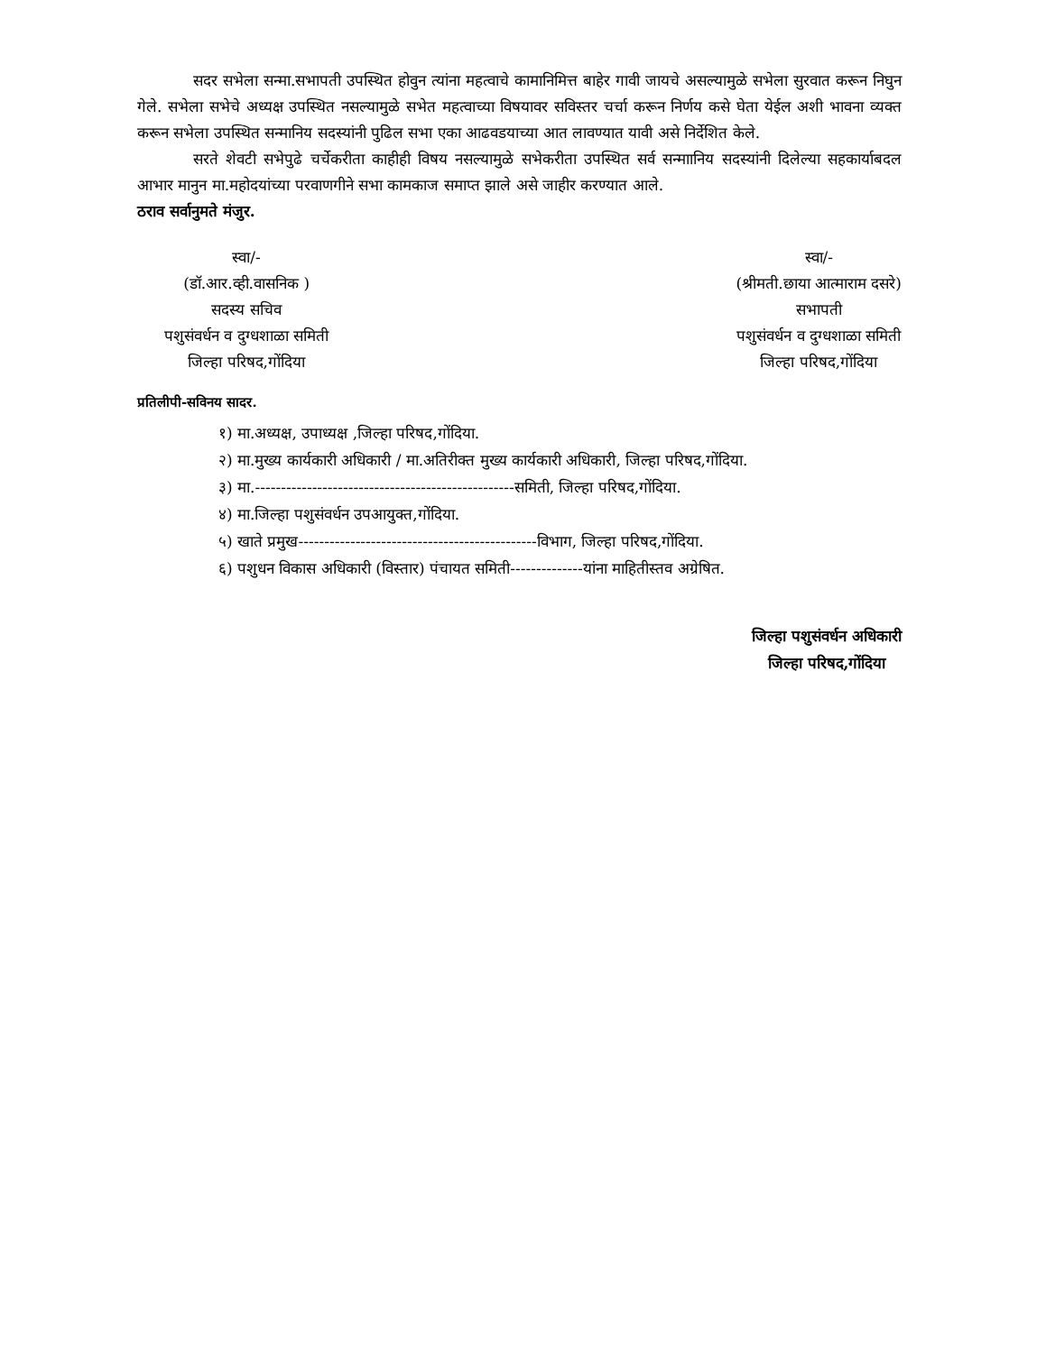सदर सभेला सन्मा.सभापती उपस्थित होवुन त्यांना महत्वाचे कामानिमित्त बाहेर गावी जायचे असल्यामुळे सभेला सुरवात करून निघुन गेले. सभेला सभेचे अध्यक्ष उपस्थित नसल्यामुळे सभेत महत्वाच्या विषयावर सविस्तर चर्चा करून निर्णय कसे घेता येईल अशी भावना व्यक्त करून सभेला उपस्थित सन्मानिय सदस्यांनी पुढिल सभा एका आढवडयाच्या आत लावण्यात यावी असे निर्देशित केले.
सरते शेवटी सभेपुढे चर्चेकरीता काहीही विषय नसल्यामुळे सभेकरीता उपस्थित सर्व सन्माानिय सदस्यांनी दिलेल्या सहकार्याबदल आभार मानुन मा.महोदयांच्या परवाणगीने सभा कामकाज समाप्त झाले असे जाहीर करण्यात आले.
ठराव सर्वानुमते मंजुर.
स्वा/-
(डॉ.आर.व्ही.वासनिक )
सदस्य सचिव
पशुसंवर्धन व दुग्धशाळा समिती
जिल्हा परिषद,गोंदिया
स्वा/-
(श्रीमती.छाया आत्माराम दसरे)
सभापती
पशुसंवर्धन व दुग्धशाळा समिती
जिल्हा परिषद,गोंदिया
प्रतिलीपी-सविनय सादर.
१) मा.अध्यक्ष, उपाध्यक्ष ,जिल्हा परिषद,गोंदिया.
२) मा.मुख्य कार्यकारी अधिकारी / मा.अतिरीक्त मुख्य कार्यकारी अधिकारी, जिल्हा परिषद,गोंदिया.
३) मा.--------------------------------------------------समिती, जिल्हा परिषद,गोंदिया.
४) मा.जिल्हा पशुसंवर्धन उपआयुक्त,गोंदिया.
५) खाते प्रमुख----------------------------------------------विभाग, जिल्हा परिषद,गोंदिया.
६) पशुधन विकास अधिकारी (विस्तार) पंचायत समिती--------------यांना माहितीस्तव अग्रेषित.
जिल्हा पशुसंवर्धन अधिकारी
जिल्हा परिषद,गोंदिया